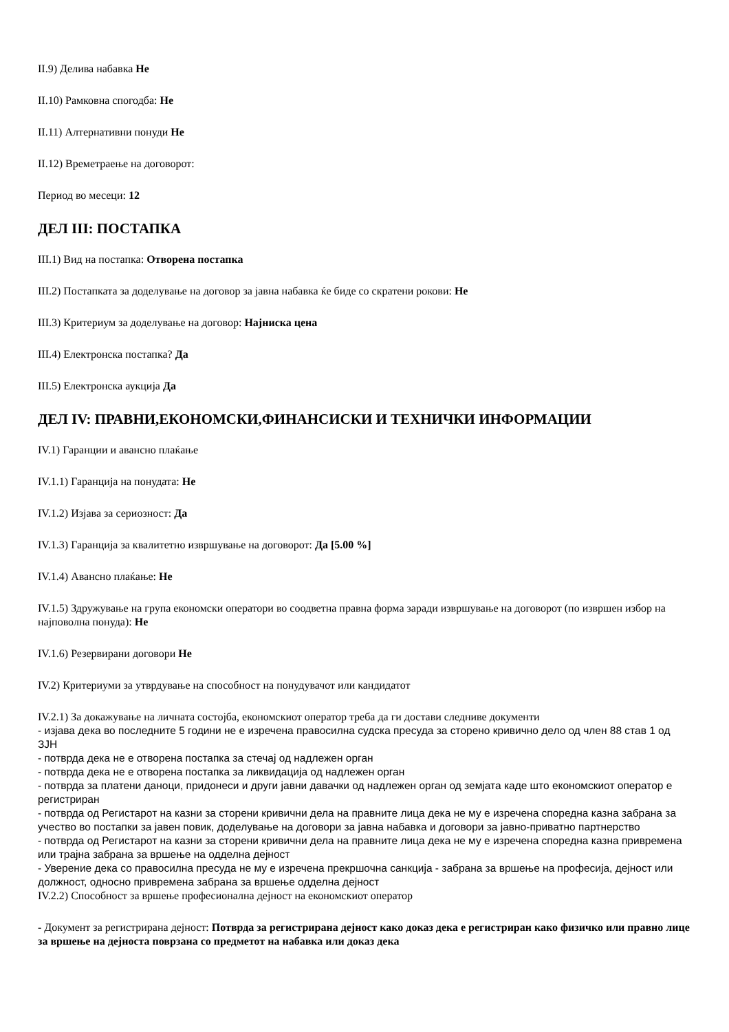II.9) Делива набавка Не
II.10) Рамковна спогодба: Не
II.11) Алтернативни понуди Не
II.12) Времетраење на договорот:
Период во месеци: 12
ДЕЛ III: ПОСТАПКА
III.1) Вид на постапка: Отворена постапка
III.2) Постапката за доделување на договор за јавна набавка ќе биде со скратени рокови: Не
III.3) Критериум за доделување на договор: Најниска цена
III.4) Електронска постапка? Да
III.5) Електронска аукција Да
ДЕЛ IV: ПРАВНИ,ЕКОНОМСКИ,ФИНАНСИСКИ И ТЕХНИЧКИ ИНФОРМАЦИИ
IV.1) Гаранции и авансно плаќање
IV.1.1) Гаранција на понудата: Не
IV.1.2) Изјава за сериозност: Да
IV.1.3) Гаранција за квалитетно извршување на договорот: Да [5.00 %]
IV.1.4) Авансно плаќање: Не
IV.1.5) Здружување на група економски оператори во соодветна правна форма заради извршување на договорот (по извршен избор на најповолна понуда): Не
IV.1.6) Резервирани договори Не
IV.2) Критериуми за утврдување на способност на понудувачот или кандидатот
IV.2.1) За докажување на личната состојба, економскиот оператор треба да ги достави следниве документи
- изјава дека во последните 5 години не е изречена правосилна судска пресуда за сторено кривично дело од член 88 став 1 од ЗЈН
- потврда дека не е отворена постапка за стечај од надлежен орган
- потврда дека не е отворена постапка за ликвидација од надлежен орган
- потврда за платени даноци, придонеси и други јавни давачки од надлежен орган од земјата каде што економскиот оператор е регистриран
- потврда од Регистарот на казни за сторени кривични дела на правните лица дека не му е изречена споредна казна забрана за учество во постапки за јавен повик, доделување на договори за јавна набавка и договори за јавно-приватно партнерство
- потврда од Регистарот на казни за сторени кривични дела на правните лица дека не му е изречена споредна казна привремена или трајна забрана за вршење на одделна дејност
- Уверение дека со правосилна пресуда не му е изречена прекршочна санкција - забрана за вршење на професија, дејност или должност, односно привремена забрана за вршење одделна дејност
IV.2.2) Способност за вршење професионална дејност на економскиот оператор
- Документ за регистрирана дејност: Потврда за регистрирана дејност како доказ дека е регистриран како физичко или правно лице за вршење на дејноста поврзана со предметот на набавка или доказ дека